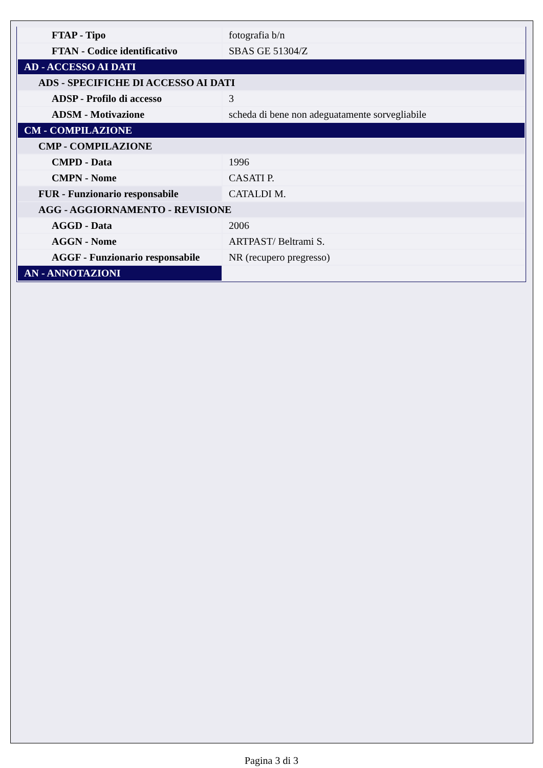| FTAP - Tipo | fotografia b/n |
| FTAN - Codice identificativo | SBAS GE 51304/Z |
| AD - ACCESSO AI DATI | |
| ADS - SPECIFICHE DI ACCESSO AI DATI | |
| ADSP - Profilo di accesso | 3 |
| ADSM - Motivazione | scheda di bene non adeguatamente sorvegliabile |
| CM - COMPILAZIONE | |
| CMP - COMPILAZIONE | |
| CMPD - Data | 1996 |
| CMPN - Nome | CASATI P. |
| FUR - Funzionario responsabile | CATALDI M. |
| AGG - AGGIORNAMENTO - REVISIONE | |
| AGGD - Data | 2006 |
| AGGN - Nome | ARTPAST/ Beltrami S. |
| AGGF - Funzionario responsabile | NR (recupero pregresso) |
| AN - ANNOTAZIONI | |
Pagina 3 di 3